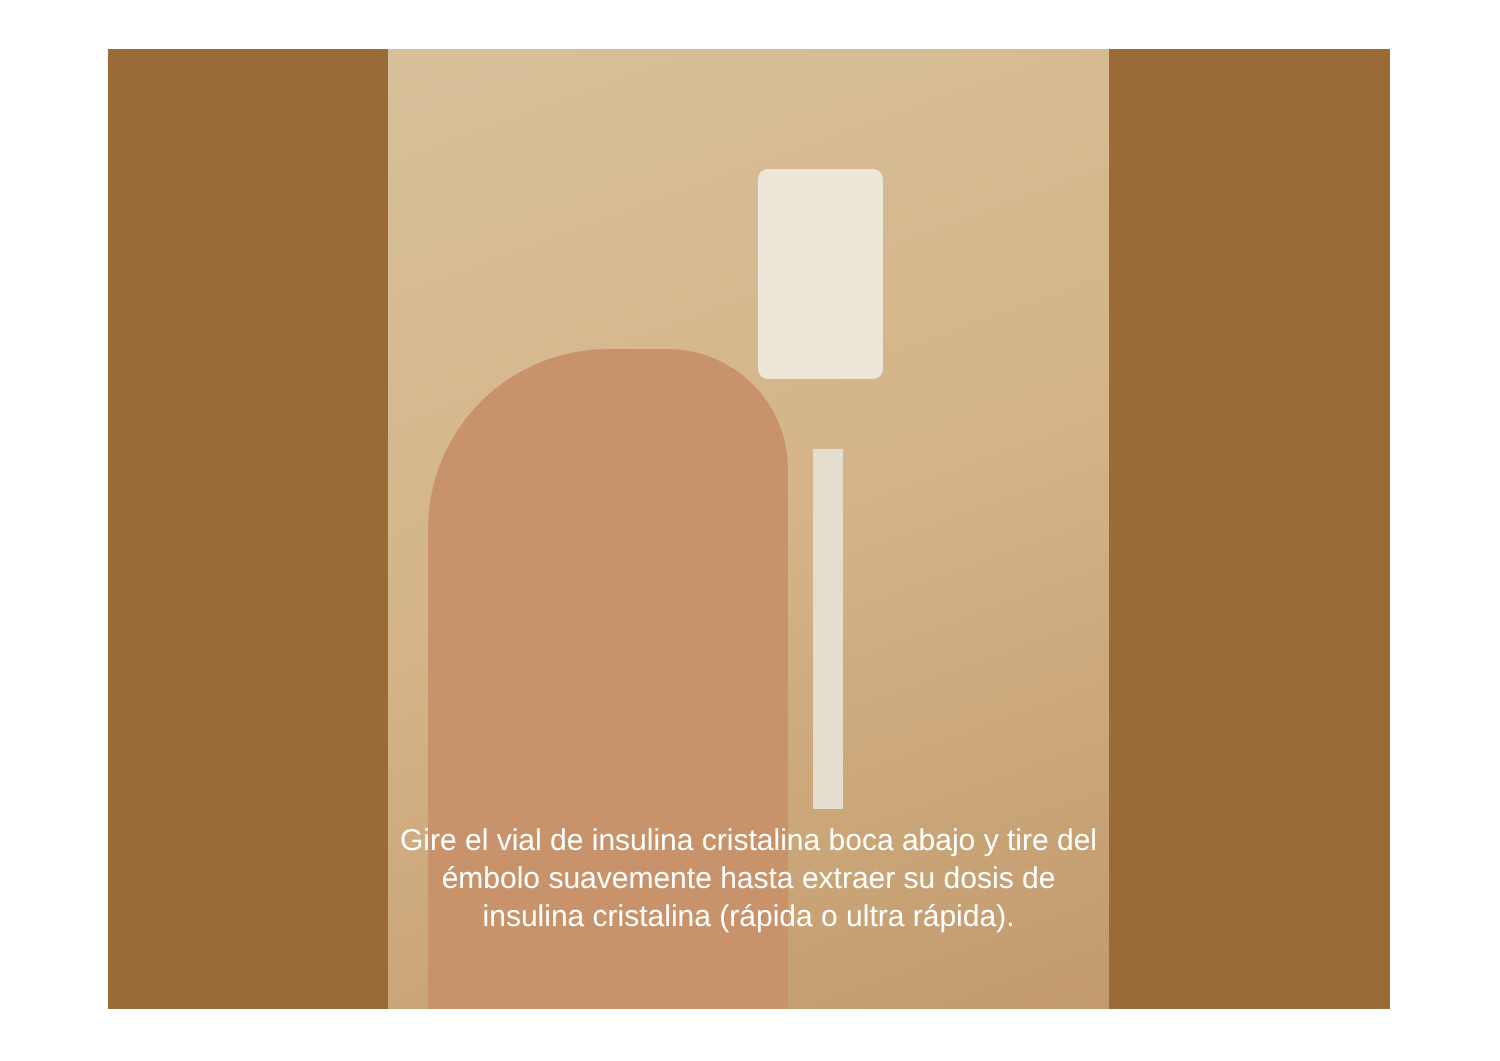Gire el vial de insulina cristalina boca abajo y tire del émbolo suavemente hasta extraer su dosis de insulina cristalina (rápida o ultra rápida).